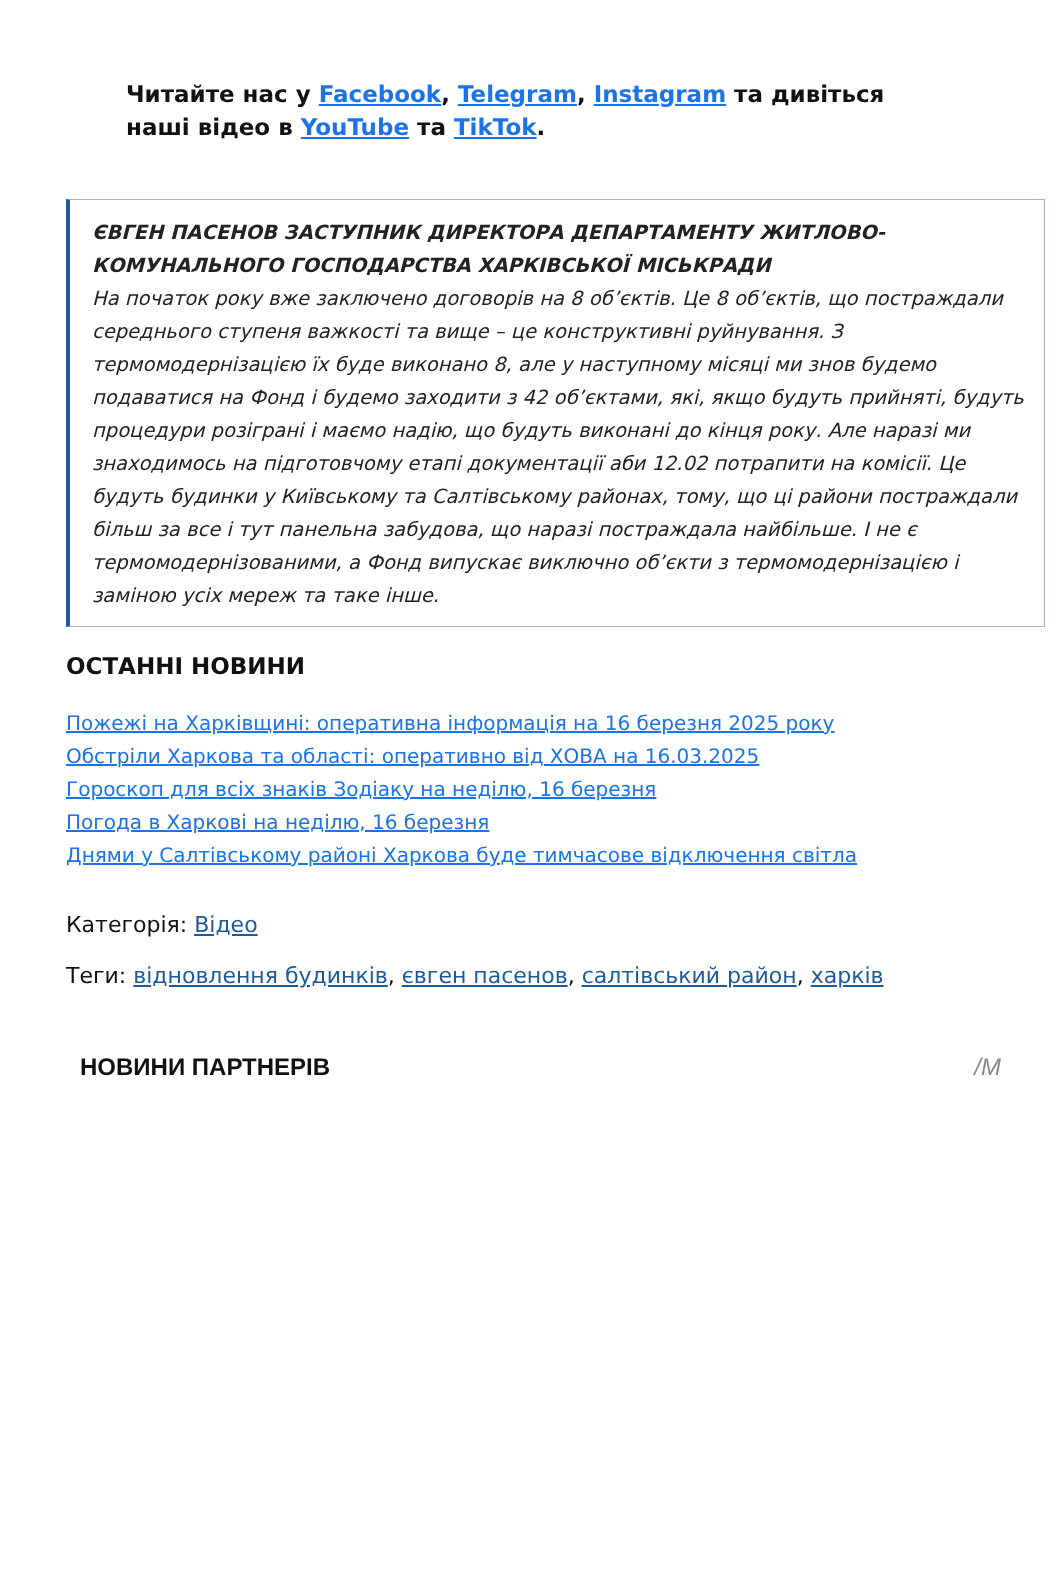Читайте нас у Facebook, Telegram, Instagram та дивіться наші відео в YouTube та TikTok.
ЄВГЕН ПАСЕНОВ ЗАСТУПНИК ДИРЕКТОРА ДЕПАРТАМЕНТУ ЖИТЛОВО-КОМУНАЛЬНОГО ГОСПОДАРСТВА ХАРКІВСЬКОЇ МІСЬКРАДИ
На початок року вже заключено договорів на 8 об’єктів. Це 8 об’єктів, що постраждали середнього ступеня важкості та вище – це конструктивні руйнування. З термомодернізацією їх буде виконано 8, але у наступному місяці ми знов будемо подаватися на Фонд і будемо заходити з 42 об’єктами, які, якщо будуть прийняті, будуть процедури розіграні і маємо надію, що будуть виконані до кінця року. Але наразі ми знаходимось на підготовчому етапі документації аби 12.02 потрапити на комісії. Це будуть будинки у Київському та Салтівському районах, тому, що ці райони постраждали більш за все і тут панельна забудова, що наразі постраждала найбільше. І не є термомодернізованими, а Фонд випускає виключно об’єкти з термомодернізацією і заміною усіх мереж та таке інше.
ОСТАННІ НОВИНИ
Пожежі на Харківщині: оперативна інформація на 16 березня 2025 року
Обстріли Харкова та області: оперативно від ХОВА на 16.03.2025
Гороскоп для всіх знаків Зодіаку на неділю, 16 березня
Погода в Харкові на неділю, 16 березня
Днями у Салтівському районі Харкова буде тимчасове відключення світла
Категорія: Відео
Теги: відновлення будинків, євген пасенов, салтівський район, харків
НОВИНИ ПАРТНЕРІВ /M